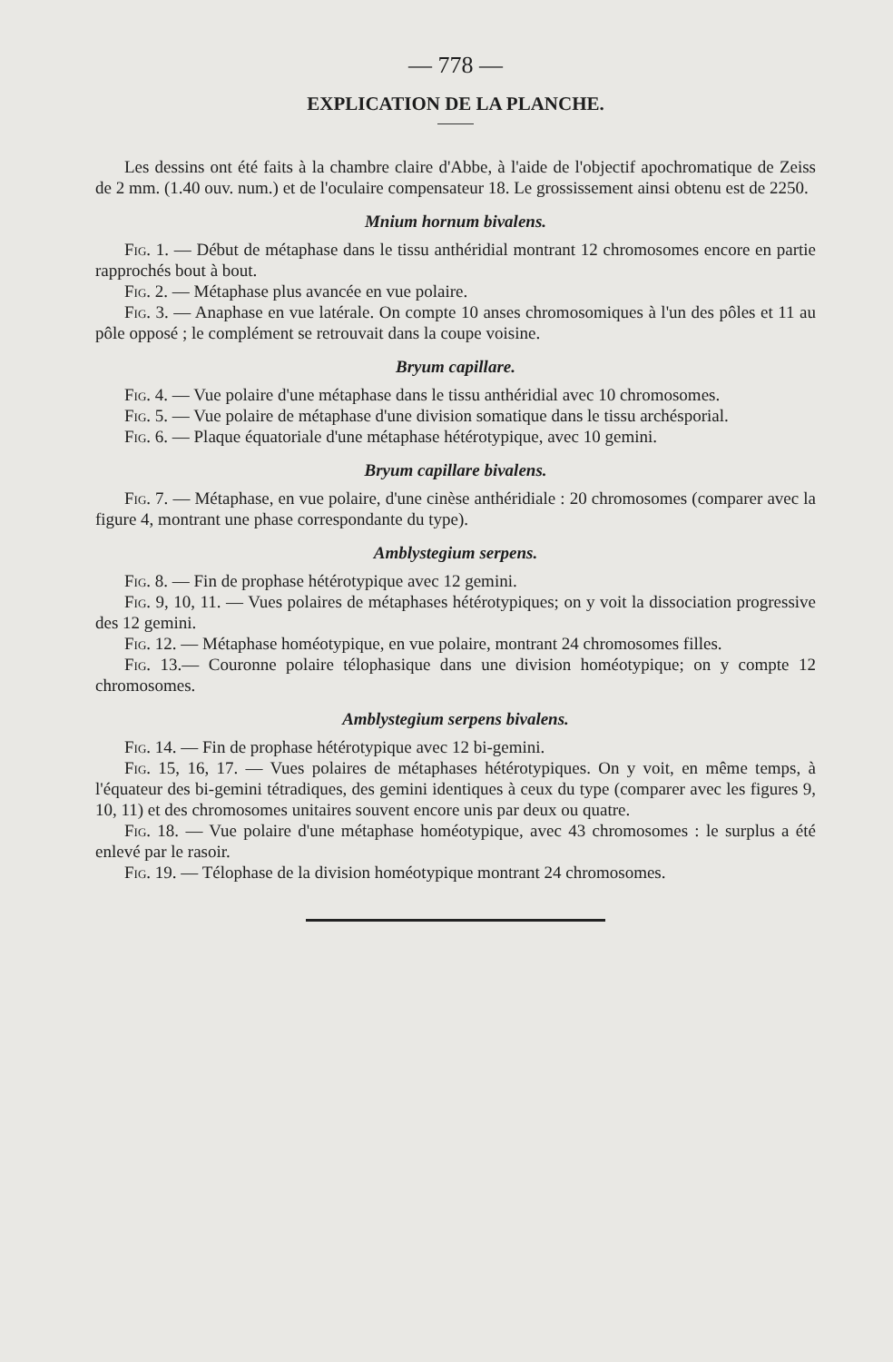— 778 —
EXPLICATION DE LA PLANCHE.
Les dessins ont été faits à la chambre claire d'Abbe, à l'aide de l'objectif apochromatique de Zeiss de 2 mm. (1.40 ouv. num.) et de l'oculaire compensateur 18. Le grossissement ainsi obtenu est de 2250.
Mnium hornum bivalens.
Fig. 1. — Début de métaphase dans le tissu anthéridial montrant 12 chromosomes encore en partie rapprochés bout à bout.
Fig. 2. — Métaphase plus avancée en vue polaire.
Fig. 3. — Anaphase en vue latérale. On compte 10 anses chromosomiques à l'un des pôles et 11 au pôle opposé ; le complément se retrouvait dans la coupe voisine.
Bryum capillare.
Fig. 4. — Vue polaire d'une métaphase dans le tissu anthéridial avec 10 chromosomes.
Fig. 5. — Vue polaire de métaphase d'une division somatique dans le tissu archésporial.
Fig. 6. — Plaque équatoriale d'une métaphase hétérotypique, avec 10 gemini.
Bryum capillare bivalens.
Fig. 7. — Métaphase, en vue polaire, d'une cinèse anthéridiale : 20 chromosomes (comparer avec la figure 4, montrant une phase correspondante du type).
Amblystegium serpens.
Fig. 8. — Fin de prophase hétérotypique avec 12 gemini.
Fig. 9, 10, 11. — Vues polaires de métaphases hétérotypiques; on y voit la dissociation progressive des 12 gemini.
Fig. 12. — Métaphase homéotypique, en vue polaire, montrant 24 chromosomes filles.
Fig. 13.— Couronne polaire télophasique dans une division homéotypique; on y compte 12 chromosomes.
Amblystegium serpens bivalens.
Fig. 14. — Fin de prophase hétérotypique avec 12 bi-gemini.
Fig. 15, 16, 17. — Vues polaires de métaphases hétérotypiques. On y voit, en même temps, à l'équateur des bi-gemini tétradiques, des gemini identiques à ceux du type (comparer avec les figures 9, 10, 11) et des chromosomes unitaires souvent encore unis par deux ou quatre.
Fig. 18. — Vue polaire d'une métaphase homéotypique, avec 43 chromosomes : le surplus a été enlevé par le rasoir.
Fig. 19. — Télophase de la division homéotypique montrant 24 chromosomes.